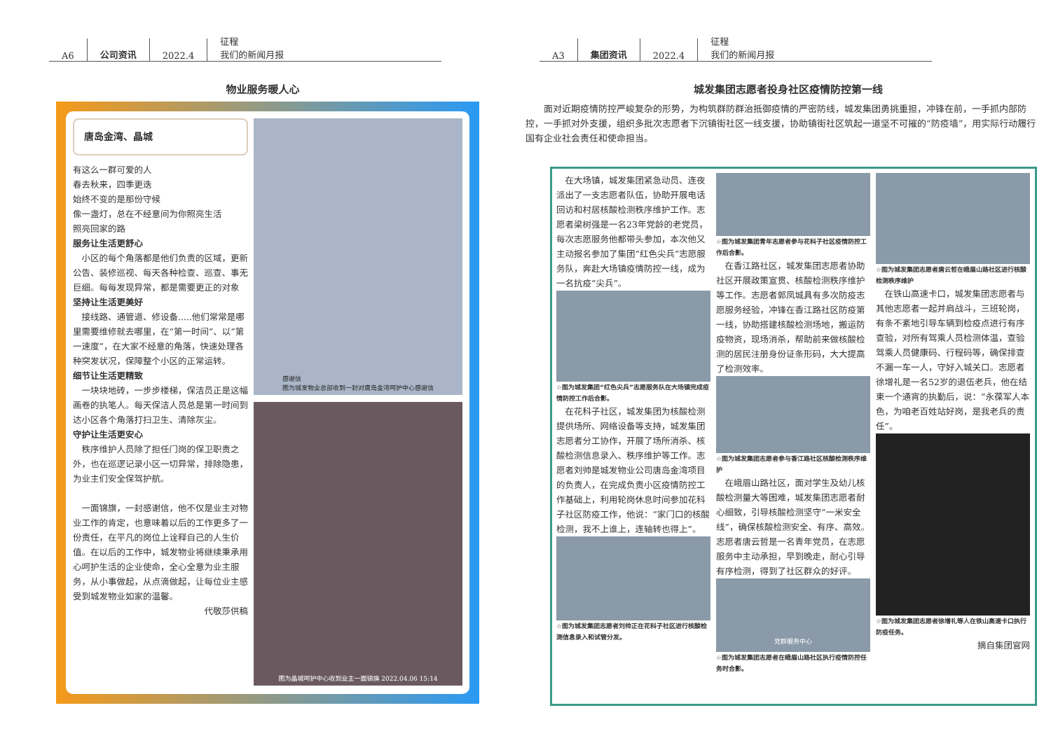A6
公司资讯
2022.4
征程
我们的新闻月报
物业服务暖人心
唐岛金湾、晶城
有这么一群可爱的人
春去秋来，四季更迭
始终不变的是那份守候
像一盏灯，总在不经意间为你照亮生活
照亮回家的路
服务让生活更舒心
　小区的每个角落都是他们负责的区域，更新公告、装修巡视、每天各种检查、巡查、事无巨细。每每发现异常，都是需要更正的对象
坚持让生活更美好
　接线路、通管道、修设备.....他们常常是哪里需要维修就去哪里，在“第一时间”、以“第一速度”，在大家不经意的角落，快速处理各种突发状况，保障整个小区的正常运转。
细节让生活更精致
　一块块地砖，一步步楼梯，保洁员正是这幅画卷的执笔人。每天保洁人员总是第一时间到达小区各个角落打扫卫生、清除灰尘。
守护让生活更安心
　秩序维护人员除了担任门岗的保卫职责之外，也在巡逻记录小区一切异常，排除隐患，为业主们安全保驾护航。
　一面锦旗，一封感谢信，他不仅是业主对物业工作的肯定，也意味着以后的工作更多了一份责任，在平凡的岗位上诠释自己的人生价值。在以后的工作中，城发物业将继续秉承用心呵护生活的企业使命，全心全意为业主服务，从小事做起，从点滴做起，让每位业主感受到城发物业如家的温馨。
代敬莎供稿
感谢信
图为城发物业总部收到一封对唐岛金湾呵护中心感谢信
图为晶城呵护中心收到业主一面锦旗 2022.04.06 15:14
A3
集团资讯
2022.4
征程
我们的新闻月报
城发集团志愿者投身社区疫情防控第一线
面对近期疫情防控严峻复杂的形势，为构筑群防群治抵御疫情的严密防线，城发集团勇挑重担，冲锋在前，一手抓内部防控，一手抓对外支援，组织多批次志愿者下沉镇街社区一线支援，协助镇街社区筑起一道坚不可摧的“防疫墙”，用实际行动履行国有企业社会责任和使命担当。
　在大场镇，城发集团紧急动员、连夜派出了一支志愿者队伍，协助开展电话回访和村居核酸检测秩序维护工作。志愿者梁树强是一名23年党龄的老党员，每次志愿服务他都带头参加，本次他又主动报名参加了集团“红色尖兵”志愿服务队，奔赴大场镇疫情防控一线，成为一名抗疫“尖兵”。
☆图为城发集团“红色尖兵”志愿服务队在大场镇完成疫情防控工作后合影。
　在花科子社区，城发集团为核酸检测提供场所、网络设备等支持，城发集团志愿者分工协作，开展了场所消杀、核酸检测信息录入、秩序维护等工作。志愿者刘帅是城发物业公司唐岛金湾项目的负责人，在完成负责小区疫情防控工作基础上，利用轮岗休息时间参加花科子社区防疫工作，他说：“家门口的核酸检测，我不上谁上，连轴转也得上”。
☆图为城发集团志愿者刘帅正在花科子社区进行核酸检测信息录入和试管分发。
☆图为城发集团青年志愿者参与花科子社区疫情防控工作后合影。
　在香江路社区，城发集团志愿者协助社区开展政策宣贯、核酸检测秩序维护等工作。志愿者郭凤城具有多次防疫志愿服务经验，冲锋在香江路社区防疫第一线，协助搭建核酸检测场地，搬运防疫物资，现场消杀，帮助前来做核酸检测的居民注册身份证条形码，大大提高了检测效率。
☆图为城发集团志愿者参与香江路社区核酸检测秩序维护
　在峨眉山路社区，面对学生及幼儿核酸检测量大等困难，城发集团志愿者耐心细致，引导核酸检测坚守“一米安全线”，确保核酸检测安全、有序、高效。志愿者唐云哲是一名青年党员，在志愿服务中主动承担，早到晚走，耐心引导有序检测，得到了社区群众的好评。
党群服务中心
☆图为城发集团志愿者在峨眉山路社区执行疫情防控任务时合影。
☆图为城发集团志愿者唐云哲在峨眉山路社区进行核酸检测秩序维护
　在铁山高速卡口，城发集团志愿者与其他志愿者一起并肩战斗，三班轮岗，有条不紊地引导车辆到检疫点进行有序查验，对所有驾乘人员检测体温，查验驾乘人员健康码、行程码等，确保排查不漏一车一人，守好入城关口。志愿者徐增礼是一名52岁的退伍老兵，他在结束一个通宵的执勤后，说：“永葆军人本色，为咱老百姓站好岗，是我老兵的责任”。
☆图为城发集团志愿者徐增礼等人在铁山高速卡口执行防疫任务。
摘自集团官网